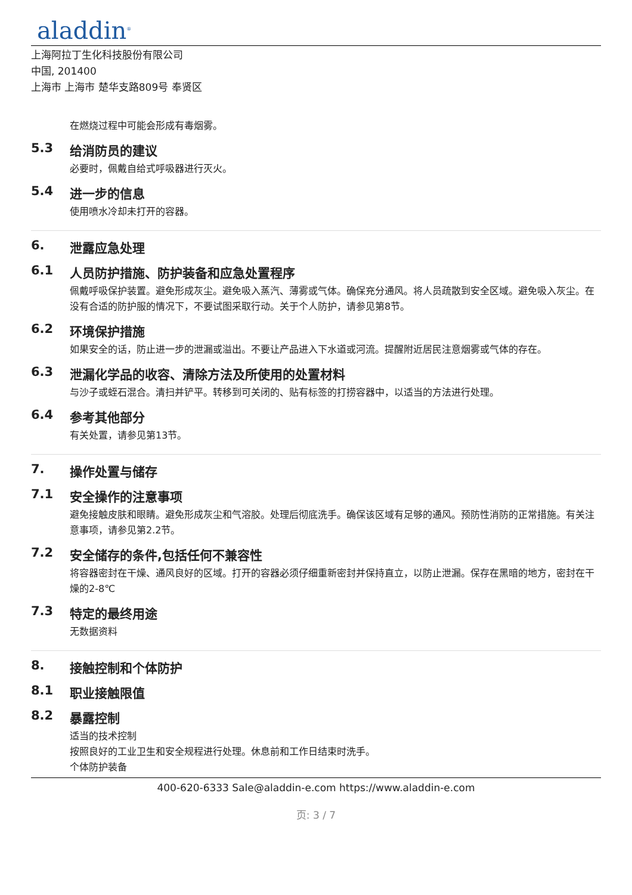aladdin<sup>®</sup>
上海阿拉丁生化科技股份有限公司
中国, 201400
上海市 上海市 楚华支路809号 奉贤区
在燃烧过程中可能会形成有毒烟雾。
5.3 给消防员的建议
必要时，佩戴自给式呼吸器进行灭火。
5.4 进一步的信息
使用喷水冷却未打开的容器。
6. 泄露应急处理
6.1 人员防护措施、防护装备和应急处置程序
佩戴呼吸保护装置。避免形成灰尘。避免吸入蒸汽、薄雾或气体。确保充分通风。将人员疏散到安全区域。避免吸入灰尘。在没有合适的防护服的情况下，不要试图采取行动。关于个人防护，请参见第8节。
6.2 环境保护措施
如果安全的话，防止进一步的泄漏或溢出。不要让产品进入下水道或河流。提醒附近居民注意烟雾或气体的存在。
6.3 泄漏化学品的收容、清除方法及所使用的处置材料
与沙子或蛭石混合。清扫并铲平。转移到可关闭的、贴有标签的打捞容器中，以适当的方法进行处理。
6.4 参考其他部分
有关处置，请参见第13节。
7. 操作处置与储存
7.1 安全操作的注意事项
避免接触皮肤和眼睛。避免形成灰尘和气溶胶。处理后彻底洗手。确保该区域有足够的通风。预防性消防的正常措施。有关注意事项，请参见第2.2节。
7.2 安全储存的条件,包括任何不兼容性
将容器密封在干燥、通风良好的区域。打开的容器必须仔细重新密封并保持直立，以防止泄漏。保存在黑暗的地方，密封在干燥的2-8℃
7.3 特定的最终用途
无数据资料
8. 接触控制和个体防护
8.1 职业接触限值
8.2 暴露控制
适当的技术控制
按照良好的工业卫生和安全规程进行处理。休息前和工作日结束时洗手。
个体防护装备
400-620-6333 Sale@aladdin-e.com https://www.aladdin-e.com
页: 3 / 7